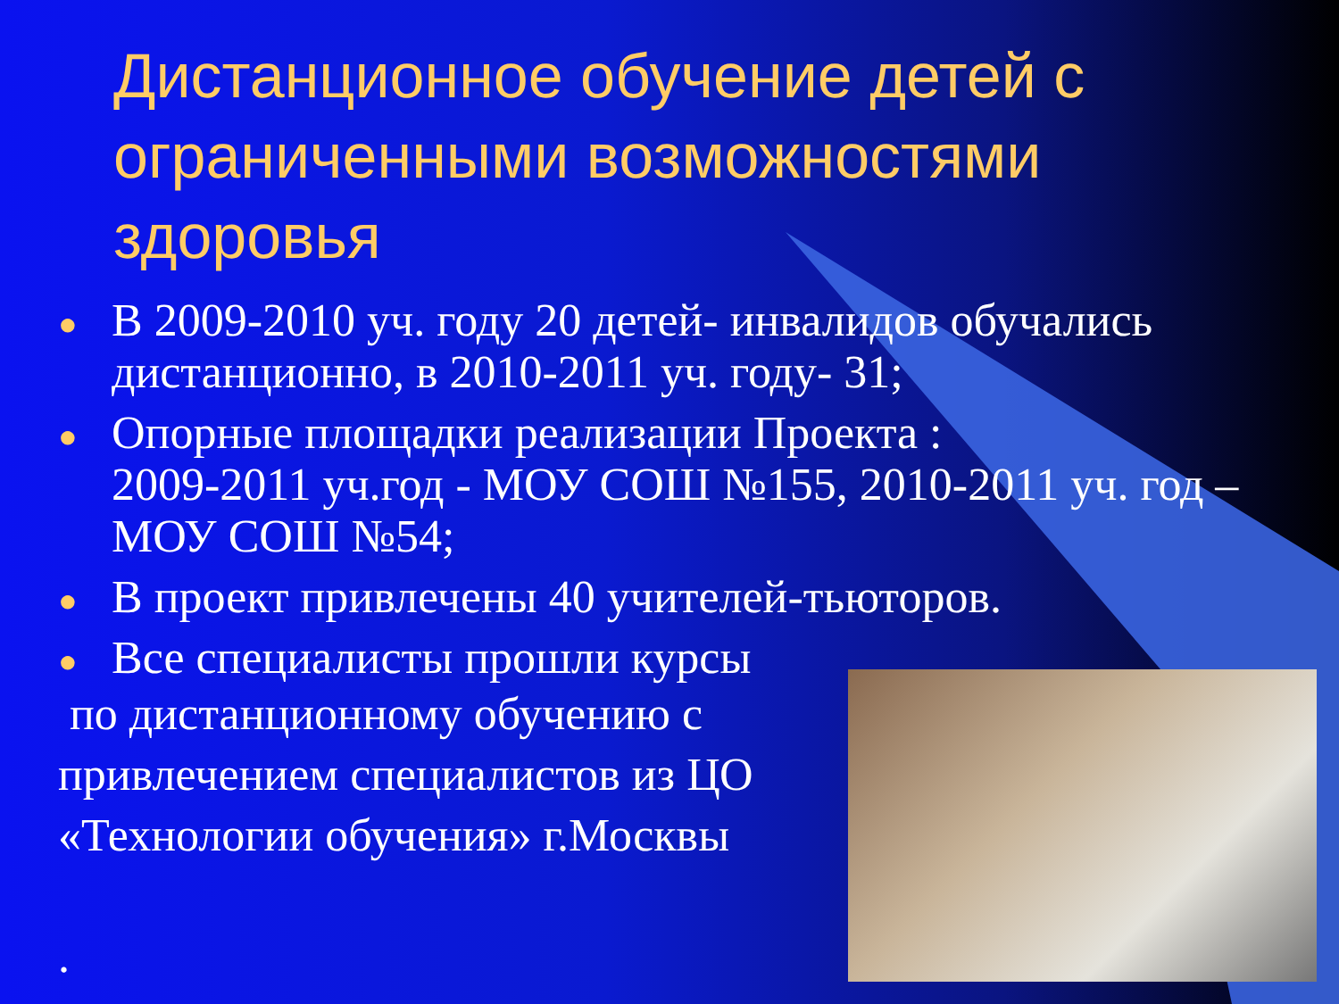Дистанционное обучение детей с ограниченными возможностями здоровья
● В 2009-2010 уч. году 20 детей- инвалидов обучались дистанционно, в 2010-2011 уч. году- 31;
● Опорные площадки реализации Проекта :
2009-2011 уч.год - МОУ СОШ №155, 2010-2011 уч. год – МОУ СОШ №54;
● В проект привлечены 40 учителей-тьюторов.
● Все специалисты прошли курсы
по дистанционному обучению с
привлечением специалистов из ЦО
«Технологии обучения» г.Москвы
.